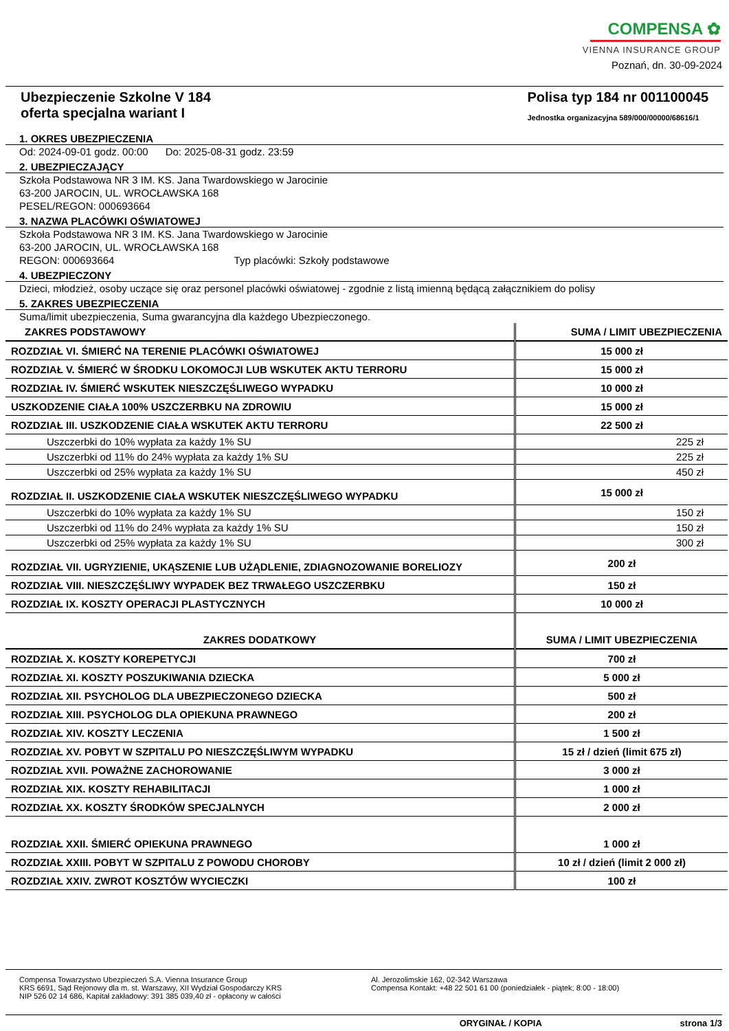COMPENSA ✿
VIENNA INSURANCE GROUP
Poznań, dn. 30-09-2024
Ubezpieczenie Szkolne V 184
oferta specjalna wariant I
Polisa typ 184 nr 001100045
Jednostka organizacyjna 589/000/00000/68616/1
1. OKRES UBEZPIECZENIA
Od: 2024-09-01 godz. 00:00 Do: 2025-08-31 godz. 23:59
2. UBEZPIECZAJĄCY
Szkoła Podstawowa NR 3 IM. KS. Jana Twardowskiego w Jarocinie
63-200 JAROCIN, UL. WROCŁAWSKA 168
PESEL/REGON: 000693664
3. NAZWA PLACÓWKI OŚWIATOWEJ
Szkoła Podstawowa NR 3 IM. KS. Jana Twardowskiego w Jarocinie
63-200 JAROCIN, UL. WROCŁAWSKA 168
REGON: 000693664 Typ placówki: Szkoły podstawowe
4. UBEZPIECZONY
Dzieci, młodzież, osoby uczące się oraz personel placówki oświatowej - zgodnie z listą imienną będącą załącznikiem do polisy
5. ZAKRES UBEZPIECZENIA
Suma/limit ubezpieczenia, Suma gwarancyjna dla każdego Ubezpieczonego.
| ZAKRES PODSTAWOWY | SUMA / LIMIT UBEZPIECZENIA |
| --- | --- |
| ROZDZIAŁ VI. ŚMIERĆ NA TERENIE PLACÓWKI OŚWIATOWEJ | 15 000 zł |
| ROZDZIAŁ V. ŚMIERĆ W ŚRODKU LOKOMOCJI LUB WSKUTEK AKTU TERRORU | 15 000 zł |
| ROZDZIAŁ IV. ŚMIERĆ WSKUTEK NIESZCZĘŚLIWEGO WYPADKU | 10 000 zł |
| USZKODZENIE CIAŁA 100% USZCZERBKU NA ZDROWIU | 15 000 zł |
| ROZDZIAŁ III. USZKODZENIE CIAŁA WSKUTEK AKTU TERRORU | 22 500 zł |
| Uszczerbki do 10% wypłata za każdy 1% SU | 225 zł |
| Uszczerbki od 11% do 24% wypłata za każdy 1% SU | 225 zł |
| Uszczerbki od 25% wypłata za każdy 1% SU | 450 zł |
| ROZDZIAŁ II. USZKODZENIE CIAŁA WSKUTEK NIESZCZĘŚLIWEGO WYPADKU | 15 000 zł |
| Uszczerbki do 10% wypłata za każdy 1% SU | 150 zł |
| Uszczerbki od 11% do 24% wypłata za każdy 1% SU | 150 zł |
| Uszczerbki od 25% wypłata za każdy 1% SU | 300 zł |
| ROZDZIAŁ VII. UGRYZIENIE, UKĄSZENIE LUB UŻĄDLENIE, ZDIAGNOZOWANIE BORELIOZY | 200 zł |
| ROZDZIAŁ VIII. NIESZCZĘŚLIWY WYPADEK BEZ TRWAŁEGO USZCZERBKU | 150 zł |
| ROZDZIAŁ IX. KOSZTY OPERACJI PLASTYCZNYCH | 10 000 zł |
| ZAKRES DODATKOWY | SUMA / LIMIT UBEZPIECZENIA |
| ROZDZIAŁ X. KOSZTY KOREPETYCJI | 700 zł |
| ROZDZIAŁ XI. KOSZTY POSZUKIWANIA DZIECKA | 5 000 zł |
| ROZDZIAŁ XII. PSYCHOLOG DLA UBEZPIECZONEGO DZIECKA | 500 zł |
| ROZDZIAŁ XIII. PSYCHOLOG DLA OPIEKUNA PRAWNEGO | 200 zł |
| ROZDZIAŁ XIV. KOSZTY LECZENIA | 1 500 zł |
| ROZDZIAŁ XV. POBYT W SZPITALU PO NIESZCZĘŚLIWYM WYPADKU | 15 zł / dzień (limit 675 zł) |
| ROZDZIAŁ XVII. POWAŻNE ZACHOROWANIE | 3 000 zł |
| ROZDZIAŁ XIX. KOSZTY REHABILITACJI | 1 000 zł |
| ROZDZIAŁ XX. KOSZTY ŚRODKÓW SPECJALNYCH | 2 000 zł |
| ROZDZIAŁ XXII. ŚMIERĆ OPIEKUNA PRAWNEGO | 1 000 zł |
| ROZDZIAŁ XXIII. POBYT W SZPITALU Z POWODU CHOROBY | 10 zł / dzień (limit 2 000 zł) |
| ROZDZIAŁ XXIV. ZWROT KOSZTÓW WYCIECZKI | 100 zł |
Compensa Towarzystwo Ubezpieczeń S.A. Vienna Insurance Group
KRS 6691, Sąd Rejonowy dla m. st. Warszawy, XII Wydział Gospodarczy KRS
NIP 526 02 14 686, Kapitał zakładowy: 391 385 039,40 zł - opłacony w całości
Al. Jerozolimskie 162, 02-342 Warszawa
Compensa Kontakt: +48 22 501 61 00 (poniedziałek - piątek; 8:00 - 18:00)
ORYGINAŁ / KOPIA strona 1/3